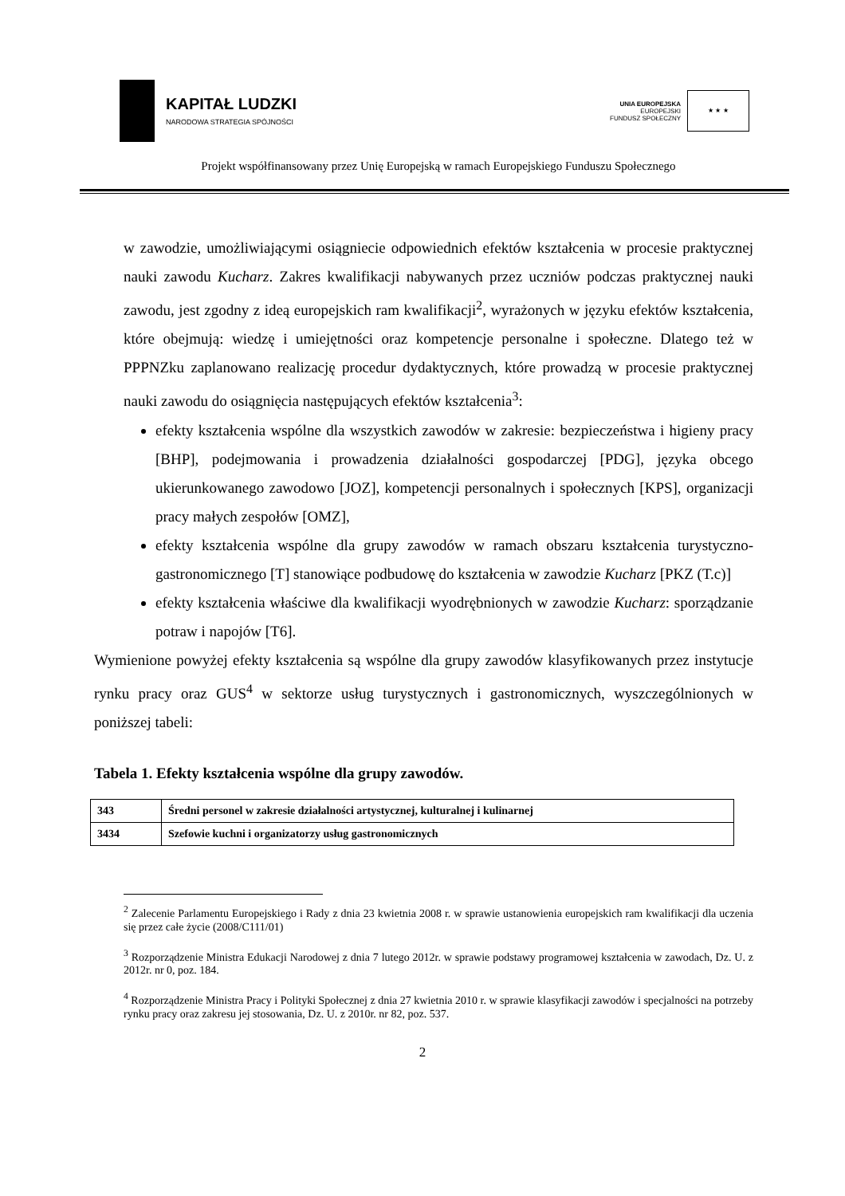KAPITAŁ LUDZKI
NARODOWA STRATEGIA SPÓJNOŚCI
UNIA EUROPEJSKA
EUROPEJSKI
FUNDUSZ SPOŁECZNY
★ ★ ★
Projekt współfinansowany przez Unię Europejską w ramach Europejskiego Funduszu Społecznego
w zawodzie, umożliwiającymi osiągniecie odpowiednich efektów kształcenia w procesie praktycznej nauki zawodu Kucharz. Zakres kwalifikacji nabywanych przez uczniów podczas praktycznej nauki zawodu, jest zgodny z ideą europejskich ram kwalifikacji<sup>2</sup>, wyrażonych w języku efektów kształcenia, które obejmują: wiedzę i umiejętności oraz kompetencje personalne i społeczne. Dlatego też w PPPNZku zaplanowano realizację procedur dydaktycznych, które prowadzą w procesie praktycznej nauki zawodu do osiągnięcia następujących efektów kształcenia<sup>3</sup>:
efekty kształcenia wspólne dla wszystkich zawodów w zakresie: bezpieczeństwa i higieny pracy [BHP], podejmowania i prowadzenia działalności gospodarczej [PDG], języka obcego ukierunkowanego zawodowo [JOZ], kompetencji personalnych i społecznych [KPS], organizacji pracy małych zespołów [OMZ],
efekty kształcenia wspólne dla grupy zawodów w ramach obszaru kształcenia turystyczno-gastronomicznego [T] stanowiące podbudowę do kształcenia w zawodzie Kucharz [PKZ (T.c)]
efekty kształcenia właściwe dla kwalifikacji wyodrębnionych w zawodzie Kucharz: sporządzanie potraw i napojów [T6].
Wymienione powyżej efekty kształcenia są wspólne dla grupy zawodów klasyfikowanych przez instytucje rynku pracy oraz GUS<sup>4</sup> w sektorze usług turystycznych i gastronomicznych, wyszczególnionych w poniższej tabeli:
Tabela 1. Efekty kształcenia wspólne dla grupy zawodów.
| 343 | Średni personel w zakresie działalności artystycznej, kulturalnej i kulinarnej |
| 3434 | Szefowie kuchni i organizatorzy usług gastronomicznych |
<sup>2</sup> Zalecenie Parlamentu Europejskiego i Rady z dnia 23 kwietnia 2008 r. w sprawie ustanowienia europejskich ram kwalifikacji dla uczenia się przez całe życie (2008/C111/01)
<sup>3</sup> Rozporządzenie Ministra Edukacji Narodowej z dnia 7 lutego 2012r. w sprawie podstawy programowej kształcenia w zawodach, Dz. U. z 2012r. nr 0, poz. 184.
<sup>4</sup> Rozporządzenie Ministra Pracy i Polityki Społecznej z dnia 27 kwietnia 2010 r. w sprawie klasyfikacji zawodów i specjalności na potrzeby rynku pracy oraz zakresu jej stosowania, Dz. U. z 2010r. nr 82, poz. 537.
2